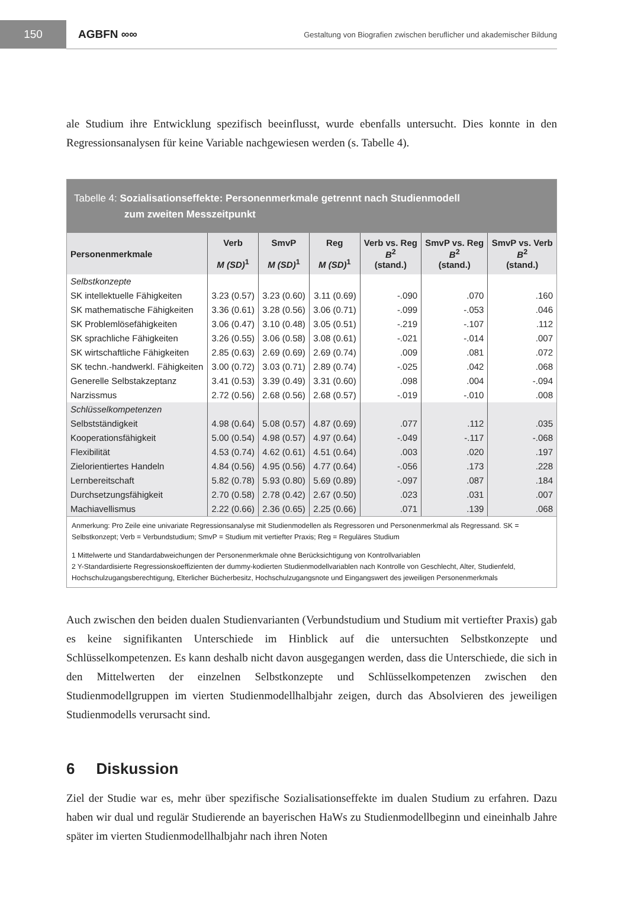150
AGBFN ∞∞
Gestaltung von Biografien zwischen beruflicher und akademischer Bildung
ale Studium ihre Entwicklung spezifisch beeinflusst, wurde ebenfalls untersucht. Dies konnte in den Regressionsanalysen für keine Variable nachgewiesen werden (s. Tabelle 4).
Tabelle 4: Sozialisationseffekte: Personenmerkmale getrennt nach Studienmodell
zum zweiten Messzeitpunkt
| Personenmerkmale | Verb M (SD)<sup>1</sup> | SmvP M (SD)<sup>1</sup> | Reg M (SD)<sup>1</sup> | Verb vs. Reg B<sup>2</sup> (stand.) | SmvP vs. Reg B<sup>2</sup> (stand.) | SmvP vs. Verb B<sup>2</sup> (stand.) |
| --- | --- | --- | --- | --- | --- | --- |
| Selbstkonzepte | | | | | | |
| SK intellektuelle Fähigkeiten | 3.23 (0.57) | 3.23 (0.60) | 3.11 (0.69) | -.090 | .070 | .160 |
| SK mathematische Fähigkeiten | 3.36 (0.61) | 3.28 (0.56) | 3.06 (0.71) | -.099 | -.053 | .046 |
| SK Problemlösefähigkeiten | 3.06 (0.47) | 3.10 (0.48) | 3.05 (0.51) | -.219 | -.107 | .112 |
| SK sprachliche Fähigkeiten | 3.26 (0.55) | 3.06 (0.58) | 3.08 (0.61) | -.021 | -.014 | .007 |
| SK wirtschaftliche Fähigkeiten | 2.85 (0.63) | 2.69 (0.69) | 2.69 (0.74) | .009 | .081 | .072 |
| SK techn.-handwerkl. Fähigkeiten | 3.00 (0.72) | 3.03 (0.71) | 2.89 (0.74) | -.025 | .042 | .068 |
| Generelle Selbstakzeptanz | 3.41 (0.53) | 3.39 (0.49) | 3.31 (0.60) | .098 | .004 | -.094 |
| Narzissmus | 2.72 (0.56) | 2.68 (0.56) | 2.68 (0.57) | -.019 | -.010 | .008 |
| Schlüsselkompetenzen | | | | | | |
| Selbstständigkeit | 4.98 (0.64) | 5.08 (0.57) | 4.87 (0.69) | .077 | .112 | .035 |
| Kooperationsfähigkeit | 5.00 (0.54) | 4.98 (0.57) | 4.97 (0.64) | -.049 | -.117 | -.068 |
| Flexibilität | 4.53 (0.74) | 4.62 (0.61) | 4.51 (0.64) | .003 | .020 | .197 |
| Zielorientiertes Handeln | 4.84 (0.56) | 4.95 (0.56) | 4.77 (0.64) | -.056 | .173 | .228 |
| Lernbereitschaft | 5.82 (0.78) | 5.93 (0.80) | 5.69 (0.89) | -.097 | .087 | .184 |
| Durchsetzungsfähigkeit | 2.70 (0.58) | 2.78 (0.42) | 2.67 (0.50) | .023 | .031 | .007 |
| Machiavellismus | 2.22 (0.66) | 2.36 (0.65) | 2.25 (0.66) | .071 | .139 | .068 |
Anmerkung: Pro Zeile eine univariate Regressionsanalyse mit Studienmodellen als Regressoren und Personenmerkmal als Regressand. SK = Selbstkonzept; Verb = Verbundstudium; SmvP = Studium mit vertiefter Praxis; Reg = Reguläres Studium
1 Mittelwerte und Standardabweichungen der Personenmerkmale ohne Berücksichtigung von Kontrollvariablen
2 Y-Standardisierte Regressionskoeffizienten der dummy-kodierten Studienmodellvariablen nach Kontrolle von Geschlecht, Alter, Studienfeld, Hochschulzugangsberechtigung, Elterlicher Bücherbesitz, Hochschulzugangsnote und Eingangswert des jeweiligen Personenmerkmals
Auch zwischen den beiden dualen Studienvarianten (Verbundstudium und Studium mit vertiefter Praxis) gab es keine signifikanten Unterschiede im Hinblick auf die untersuchten Selbstkonzepte und Schlüsselkompetenzen. Es kann deshalb nicht davon ausgegangen werden, dass die Unterschiede, die sich in den Mittelwerten der einzelnen Selbstkonzepte und Schlüsselkompetenzen zwischen den Studienmodellgruppen im vierten Studienmodellhalbjahr zeigen, durch das Absolvieren des jeweiligen Studienmodells verursacht sind.
6 Diskussion
Ziel der Studie war es, mehr über spezifische Sozialisationseffekte im dualen Studium zu erfahren. Dazu haben wir dual und regulär Studierende an bayerischen HaWs zu Studienmodellbeginn und eineinhalb Jahre später im vierten Studienmodellhalbjahr nach ihren Noten